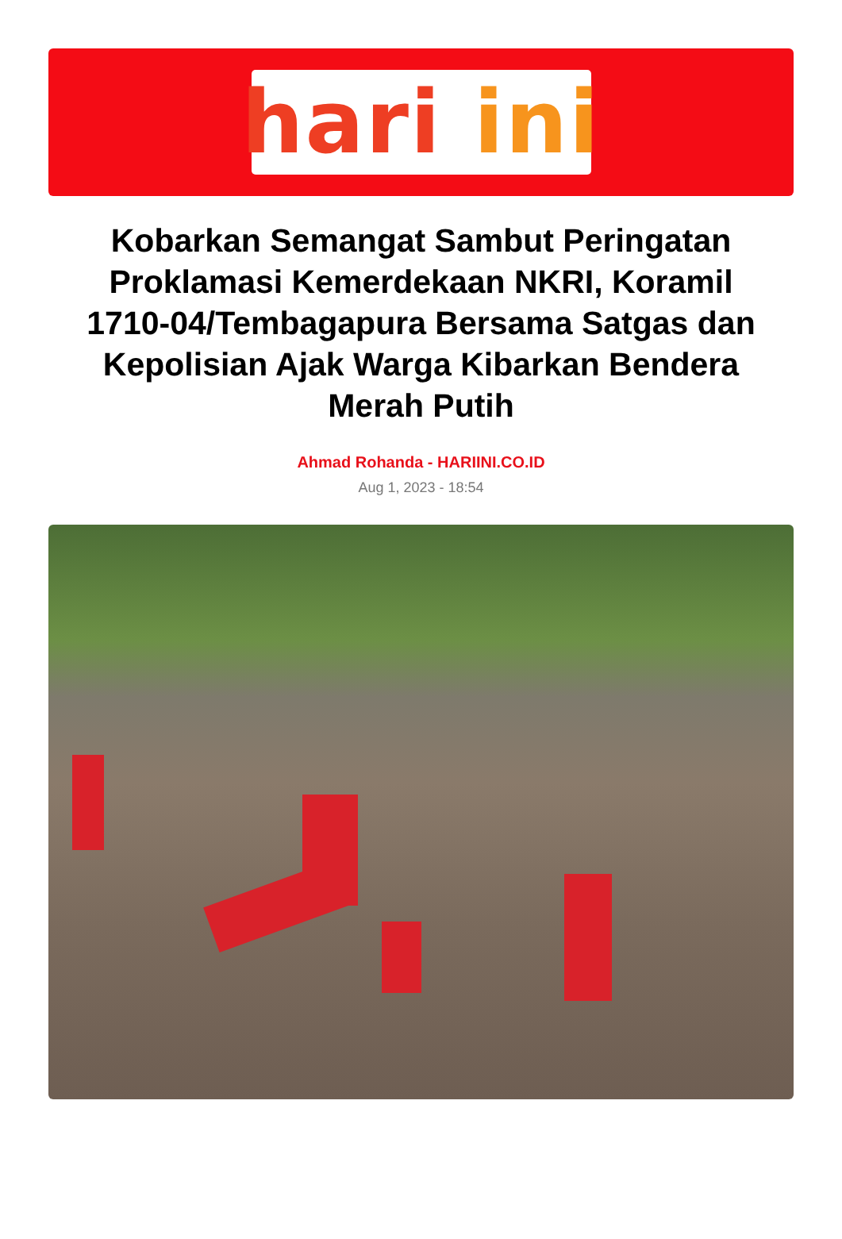hari ini
Kobarkan Semangat Sambut Peringatan Proklamasi Kemerdekaan NKRI, Koramil 1710-04/Tembagapura Bersama Satgas dan Kepolisian Ajak Warga Kibarkan Bendera Merah Putih
Ahmad Rohanda - HARIINI.CO.ID
Aug 1, 2023 - 18:54